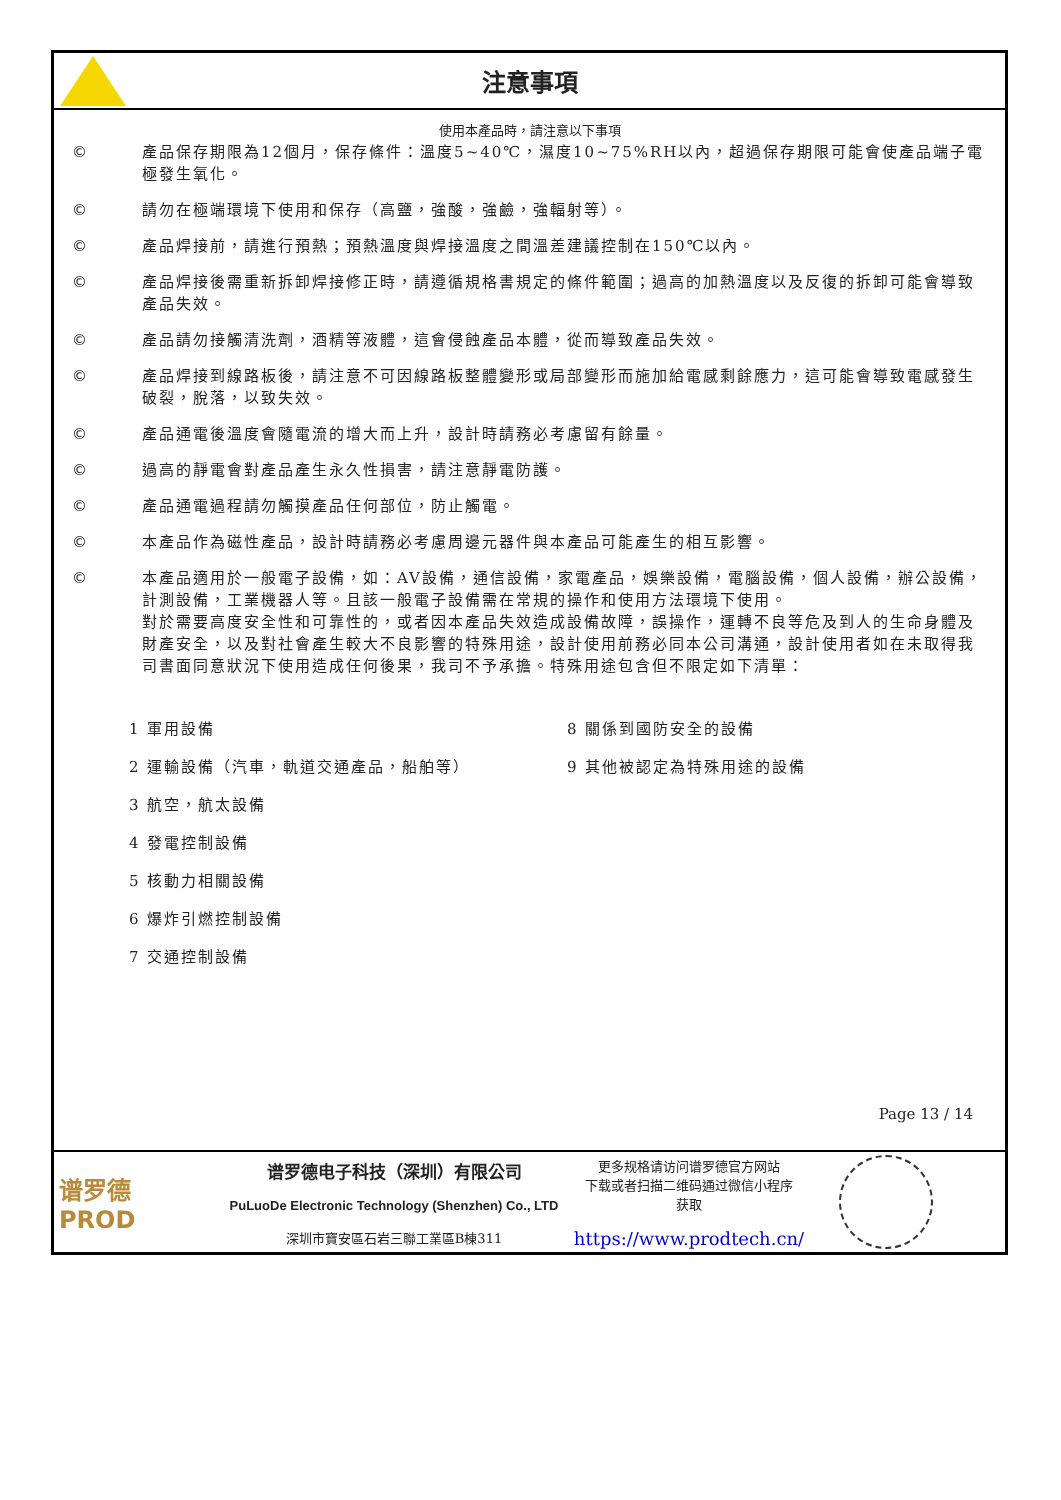注意事項
使用本產品時，請注意以下事項
© 產品保存期限為12個月，保存條件：溫度5~40℃，濕度10~75%RH以內，超過保存期限可能會使產品端子電極發生氧化。
© 請勿在極端環境下使用和保存（高鹽，強酸，強鹼，強輻射等）。
© 產品焊接前，請進行預熱；預熱溫度與焊接溫度之間溫差建議控制在150℃以內。
© 產品焊接後需重新拆卸焊接修正時，請遵循規格書規定的條件範圍；過高的加熱溫度以及反復的拆卸可能會導致產品失效。
© 產品請勿接觸清洗劑，酒精等液體，這會侵蝕產品本體，從而導致產品失效。
© 產品焊接到線路板後，請注意不可因線路板整體變形或局部變形而施加給電感剩餘應力，這可能會導致電感發生破裂，脫落，以致失效。
© 產品通電後溫度會隨電流的增大而上升，設計時請務必考慮留有餘量。
© 過高的靜電會對產品產生永久性損害，請注意靜電防護。
© 產品通電過程請勿觸摸產品任何部位，防止觸電。
© 本產品作為磁性產品，設計時請務必考慮周邊元器件與本產品可能產生的相互影響。
© 本產品適用於一般電子設備，如：AV設備，通信設備，家電產品，娛樂設備，電腦設備，個人設備，辦公設備，計測設備，工業機器人等。且該一般電子設備需在常規的操作和使用方法環境下使用。
對於需要高度安全性和可靠性的，或者因本產品失效造成設備故障，誤操作，運轉不良等危及到人的生命身體及財產安全，以及對社會產生較大不良影響的特殊用途，設計使用前務必同本公司溝通，設計使用者如在未取得我司書面同意狀況下使用造成任何後果，我司不予承擔。特殊用途包含但不限定如下清單：
1 軍用設備
2 運輸設備（汽車，軌道交通產品，船舶等）
3 航空，航太設備
4 發電控制設備
5 核動力相關設備
6 爆炸引燃控制設備
7 交通控制設備
8 關係到國防安全的設備
9 其他被認定為特殊用途的設備
Page 13 / 14
谱罗德
PROD
谱罗德电子科技（深圳）有限公司
PuLuoDe Electronic Technology (Shenzhen) Co., LTD
深圳市寶安區石岩三聯工業區B棟311
更多规格请访问谱罗德官方网站
下载或者扫描二维码通过微信小程序
获取
https://www.prodtech.cn/